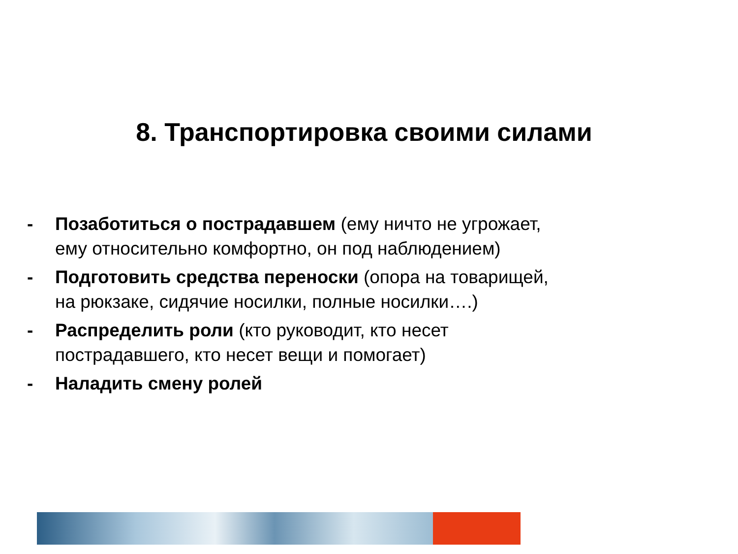8. Транспортировка своими силами
- Позаботиться о пострадавшем (ему ничто не угрожает, ему относительно комфортно, он под наблюдением)
- Подготовить средства переноски (опора на товарищей, на рюкзаке, сидячие носилки, полные носилки….)
- Распределить роли (кто руководит, кто несет пострадавшего, кто несет вещи и помогает)
- Наладить смену ролей